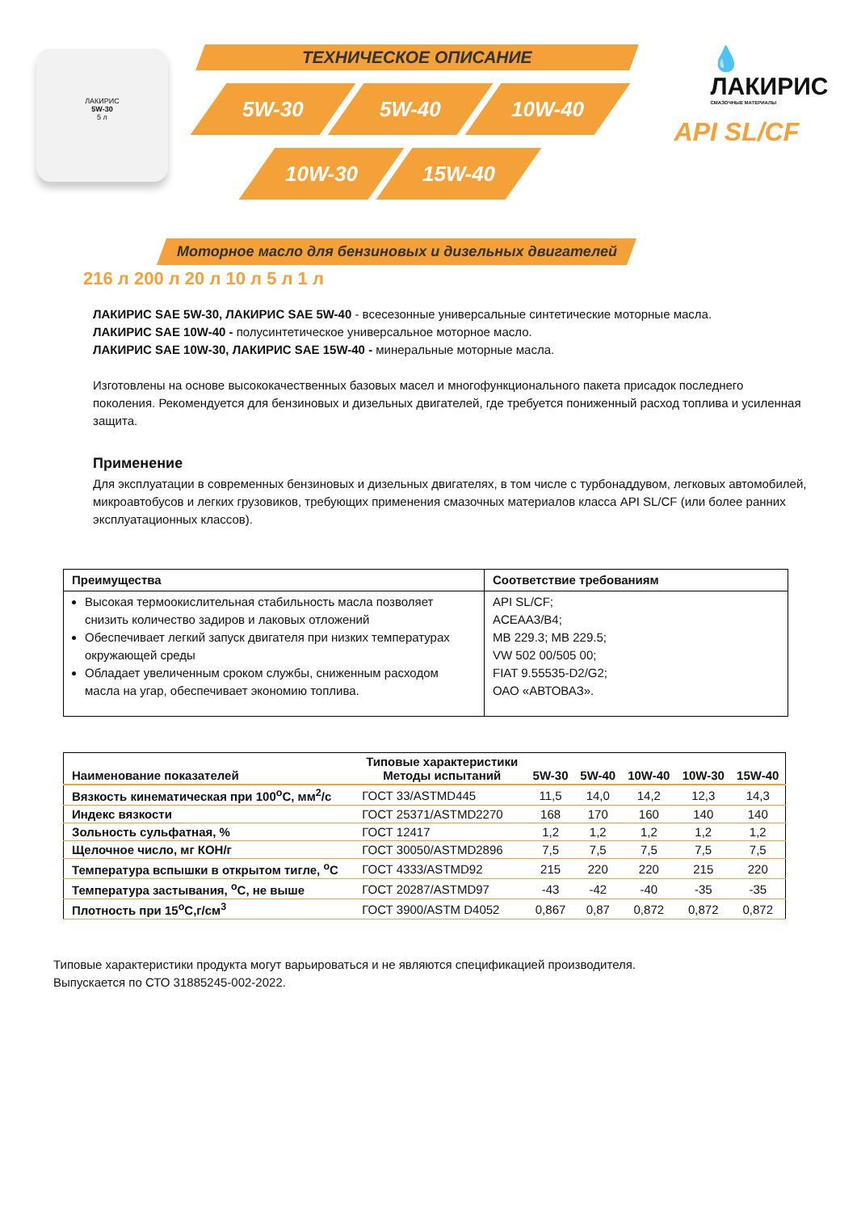ЛАКИРИС
5W-30
5 л
ТЕХНИЧЕСКОЕ ОПИСАНИЕ
5W-30 5W-40 10W-40
10W-30 15W-40
💧 ЛАКИРИС
СМАЗОЧНЫЕ МАТЕРИАЛЫ
API SL/CF
Моторное масло для бензиновых и дизельных двигателей
216 л 200 л 20 л 10 л 5 л 1 л
ЛАКИРИС SAE 5W-30, ЛАКИРИС SAE 5W-40 - всесезонные универсальные синтетические моторные масла.
ЛАКИРИС SAE 10W-40 - полусинтетическое универсальное моторное масло.
ЛАКИРИС SAE 10W-30, ЛАКИРИС SAE 15W-40 - минеральные моторные масла.
Изготовлены на основе высококачественных базовых масел и многофункционального пакета присадок последнего поколения. Рекомендуется для бензиновых и дизельных двигателей, где требуется пониженный расход топлива и усиленная защита.
Применение
Для эксплуатации в современных бензиновых и дизельных двигателях, в том числе с турбонаддувом, легковых автомобилей, микроавтобусов и легких грузовиков, требующих применения смазочных материалов класса API SL/CF (или более ранних эксплуатационных классов).
| Преимущества | Соответствие требованиям |
| --- | --- |
| Высокая термоокислительная стабильность масла позволяет снизить количество задиров и лаковых отложений Обеспечивает легкий запуск двигателя при низких температурах окружающей среды Обладает увеличенным сроком службы, сниженным расходом масла на угар, обеспечивает экономию топлива. | API SL/CF; ACEAA3/B4; MB 229.3; MB 229.5; VW 502 00/505 00; FIAT 9.55535-D2/G2; ОАО «АВТОВАЗ». |
| Наименование показателей | Типовые характеристики Методы испытаний | 5W-30 | 5W-40 | 10W-40 | 10W-30 | 15W-40 |
| --- | --- | --- | --- | --- | --- | --- |
| Вязкость кинематическая при 100<sup>о</sup>С, мм<sup>2</sup>/с | ГОСТ 33/ASTMD445 | 11,5 | 14,0 | 14,2 | 12,3 | 14,3 |
| Индекс вязкости | ГОСТ 25371/ASTMD2270 | 168 | 170 | 160 | 140 | 140 |
| Зольность сульфатная, % | ГОСТ 12417 | 1,2 | 1,2 | 1,2 | 1,2 | 1,2 |
| Щелочное число, мг КОН/г | ГОСТ 30050/ASTMD2896 | 7,5 | 7,5 | 7,5 | 7,5 | 7,5 |
| Температура вспышки в открытом тигле, <sup>о</sup>С | ГОСТ 4333/ASTMD92 | 215 | 220 | 220 | 215 | 220 |
| Температура застывания, <sup>о</sup>С, не выше | ГОСТ 20287/ASTMD97 | -43 | -42 | -40 | -35 | -35 |
| Плотность при 15<sup>о</sup>С,г/см<sup>3</sup> | ГОСТ 3900/ASTM D4052 | 0,867 | 0,87 | 0,872 | 0,872 | 0,872 |
Типовые характеристики продукта могут варьироваться и не являются спецификацией производителя.
Выпускается по СТО 31885245-002-2022.